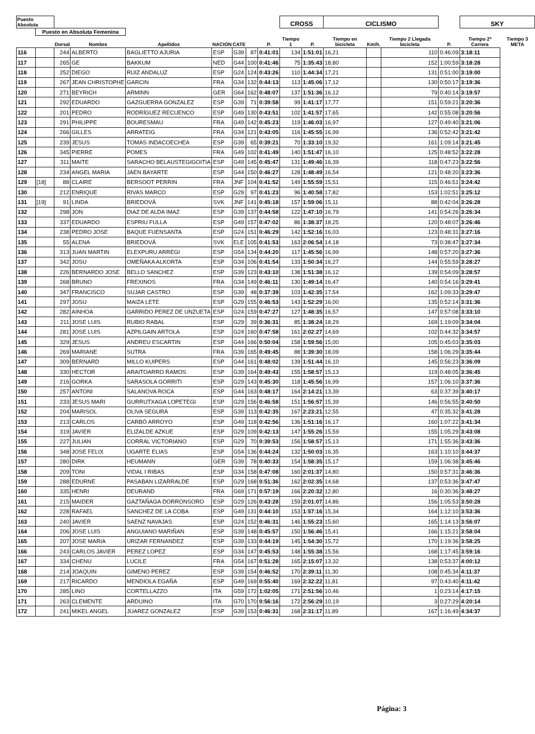| Puesto Absoluta | | | | | | | | | CROSS | | CICLISMO | | | | SKY | |
| --- | --- | --- | --- | --- | --- | --- | --- | --- | --- | --- | --- | --- | --- | --- | --- | --- |
| | Puesto en Absoluta Femenina | | | | | | | | | | | | | | | |
| | | Dorsal | Nombre | Apellidos | NACION | CATE | | P. | Tiempo 1 | P. | Tiempo en bicicleta | Km/h. | Tiempo 2 Llegada bicicleta | P. | Tiempo 2ª Carrera | Tiempo 3 META |
| 116 | | 244 | ALBERTO | BAGLIETTO AJURIA | ESP | G39 | 87 | 0:41:01 | 134 | 1:51:01 | 16,21 | | 110 | 0:46:09 | 3:18:11 | |
| 117 | | 265 | GE | BAKKUM | NED | G44 | 100 | 0:41:46 | 75 | 1:35:43 | 18,80 | | 152 | 1:00:59 | 3:18:28 | |
| 118 | | 252 | DIEGO | RUIZ ANDALUZ | ESP | G24 | 124 | 0:43:26 | 110 | 1:44:34 | 17,21 | | 131 | 0:51:00 | 3:19:00 | |
| 119 | | 267 | JEAN CHRISTOPHE | GARCIN | FRA | G34 | 132 | 0:44:13 | 113 | 1:45:06 | 17,12 | | 130 | 0:50:17 | 3:19:36 | |
| 120 | | 271 | BEYRICH | ARMINN | GER | G64 | 162 | 0:48:07 | 137 | 1:51:36 | 16,12 | | 79 | 0:40:14 | 3:19:57 | |
| 121 | | 292 | EDUARDO | GAZGUERRA GONZALEZ | ESP | G39 | 71 | 0:39:58 | 99 | 1:41:17 | 17,77 | | 151 | 0:59:21 | 3:20:36 | |
| 122 | | 201 | PEDRO | RODRÍGUEZ RECUENCO | ESP | G49 | 130 | 0:43:51 | 102 | 1:41:57 | 17,65 | | 142 | 0:55:08 | 3:20:56 | |
| 123 | | 291 | PHILIPPE | BOURESMAU | FRA | G49 | 142 | 0:45:23 | 119 | 1:46:03 | 16,97 | | 127 | 0:49:40 | 3:21:06 | |
| 124 | | 266 | GILLES | ARRATEIG | FRA | G34 | 121 | 0:43:05 | 116 | 1:45:55 | 16,99 | | 136 | 0:52:42 | 3:21:42 | |
| 125 | | 239 | JESUS | TOMAS INDACOECHEA | ESP | G39 | 65 | 0:39:21 | 70 | 1:33:10 | 19,32 | | 161 | 1:09:14 | 3:21:45 | |
| 126 | | 345 | PIERRE | POMES | FRA | G49 | 102 | 0:41:49 | 140 | 1:51:47 | 16,10 | | 125 | 0:48:52 | 3:22:28 | |
| 127 | | 311 | MAITE | SARACHO BELAUSTEGIGOITIA | ESP | G49 | 145 | 0:45:47 | 131 | 1:49:46 | 16,39 | | 118 | 0:47:23 | 3:22:56 | |
| 128 | | 234 | ANGEL MARIA | JAEN BAYARTE | ESP | G44 | 150 | 0:46:27 | 128 | 1:48:49 | 16,54 | | 121 | 0:48:20 | 3:23:36 | |
| 129 | [18] | 88 | CLAIRE | BERSOOT PERRIN | FRA | JNF | 104 | 0:41:52 | 149 | 1:55:59 | 15,51 | | 115 | 0:46:51 | 3:24:42 | |
| 130 | | 212 | ENRIQUE | RIVAS MARCO | ESP | G29 | 97 | 0:41:23 | 96 | 1:40:58 | 17,82 | | 153 | 1:02:51 | 3:25:12 | |
| 131 | [19] | 91 | LINDA | BRIEDOVÁ | SVK | JNF | 141 | 0:45:18 | 157 | 1:59:06 | 15,11 | | 88 | 0:42:04 | 3:26:28 | |
| 132 | | 298 | JON | DIAZ DE ALDA IMAZ | ESP | G39 | 137 | 0:44:58 | 122 | 1:47:10 | 16,79 | | 141 | 0:54:26 | 3:26:34 | |
| 133 | | 337 | EDUARDO | ESPRIU FULLA | ESP | G49 | 157 | 0:47:02 | 86 | 1:38:37 | 18,25 | | 120 | 0:48:07 | 3:26:46 | |
| 134 | | 238 | PEDRO JOSE | BAQUE FUENSANTA | ESP | G24 | 151 | 0:46:29 | 142 | 1:52:16 | 16,03 | | 123 | 0:48:31 | 3:27:16 | |
| 135 | | 55 | ALENA | BRIEDOVÁ | SVK | ELE | 105 | 0:41:53 | 163 | 2:06:54 | 14,18 | | 73 | 0:38:47 | 3:27:34 | |
| 136 | | 313 | JUAN MARTIN | ELEXPURU ARREGI | ESP | G54 | 134 | 0:44:20 | 117 | 1:45:56 | 16,99 | | 148 | 0:57:20 | 3:27:36 | |
| 137 | | 342 | JOSU | OMEÑAKA ALKORTA | ESP | G34 | 106 | 0:41:54 | 133 | 1:50:34 | 16,27 | | 144 | 0:55:59 | 3:28:27 | |
| 138 | | 226 | BERNARDO JOSE | BELLO SANCHEZ | ESP | G39 | 123 | 0:43:10 | 138 | 1:51:38 | 16,12 | | 139 | 0:54:09 | 3:28:57 | |
| 139 | | 268 | BRUNO | FREXINOS | FRA | G34 | 149 | 0:46:11 | 130 | 1:49:14 | 16,47 | | 140 | 0:54:16 | 3:29:41 | |
| 140 | | 347 | FRANCISCO | SUJAR CASTRO | ESP | G39 | 48 | 0:37:39 | 103 | 1:42:35 | 17,54 | | 162 | 1:09:33 | 3:29:47 | |
| 141 | | 297 | JOSU | MAIZA LETE | ESP | G29 | 155 | 0:46:53 | 143 | 1:52:29 | 16,00 | | 135 | 0:52:14 | 3:31:36 | |
| 142 | | 282 | AINHOA | GARRIDO PEREZ DE UNZUETA | ESP | G24 | 159 | 0:47:27 | 127 | 1:48:35 | 16,57 | | 147 | 0:57:08 | 3:33:10 | |
| 143 | | 211 | JOSE LUIS | RUBIO RABAL | ESP | G29 | 39 | 0:36:31 | 85 | 1:38:24 | 18,29 | | 169 | 1:19:09 | 3:34:04 | |
| 144 | | 281 | JOSE LUIS | AZPILGAIN ARTOLA | ESP | G24 | 160 | 0:47:58 | 161 | 2:02:27 | 14,69 | | 102 | 0:44:32 | 3:34:57 | |
| 145 | | 329 | JESUS | ANDREU ESCARTIN | ESP | G44 | 166 | 0:50:04 | 158 | 1:59:56 | 15,00 | | 105 | 0:45:03 | 3:35:03 | |
| 146 | | 269 | MARIANE | SUTRA | FRA | G39 | 165 | 0:49:45 | 88 | 1:39:30 | 18,09 | | 158 | 1:06:29 | 3:35:44 | |
| 147 | | 309 | BERNARD | MILLO KUIPERS | ESP | G44 | 161 | 0:48:02 | 139 | 1:51:44 | 16,10 | | 145 | 0:56:23 | 3:36:09 | |
| 148 | | 330 | HECTOR | ARAITOARRO RAMOS | ESP | G39 | 164 | 0:49:43 | 155 | 1:58:57 | 15,13 | | 119 | 0:48:05 | 3:36:45 | |
| 149 | | 216 | GORKA | SARASOLA GORRITI | ESP | G29 | 143 | 0:45:30 | 118 | 1:45:56 | 16,99 | | 157 | 1:06:10 | 3:37:36 | |
| 150 | | 257 | ANTONI | SALANOVA ROCA | ESP | G44 | 163 | 0:48:17 | 164 | 2:14:21 | 13,39 | | 63 | 0:37:39 | 3:40:17 | |
| 151 | | 233 | JESUS MARI | GURRUTXAGA LOPETEGI | ESP | G29 | 156 | 0:46:58 | 151 | 1:56:57 | 15,39 | | 146 | 0:56:55 | 3:40:50 | |
| 152 | | 204 | MARISOL | OLIVA SEGURA | ESP | G39 | 113 | 0:42:35 | 167 | 2:23:21 | 12,55 | | 47 | 0:35:32 | 3:41:28 | |
| 153 | | 213 | CARLOS | CARBÓ ARROYO | ESP | G49 | 118 | 0:42:56 | 136 | 1:51:16 | 16,17 | | 160 | 1:07:22 | 3:41:34 | |
| 154 | | 319 | JAVIER | ELIZALDE AZKUE | ESP | G29 | 109 | 0:42:13 | 147 | 1:55:26 | 15,59 | | 155 | 1:05:29 | 3:43:08 | |
| 155 | | 227 | JULIAN | CORRAL VICTORIANO | ESP | G29 | 70 | 0:39:53 | 156 | 1:58:57 | 15,13 | | 171 | 1:55:36 | 3:43:36 | |
| 156 | | 348 | JOSE FELIX | UGARTE ELIAS | ESP | G54 | 136 | 0:44:24 | 132 | 1:50:03 | 16,35 | | 163 | 1:10:10 | 3:44:37 | |
| 157 | | 280 | DIRK | HEUMANN | GER | G39 | 78 | 0:40:33 | 154 | 1:58:35 | 15,17 | | 159 | 1:06:38 | 3:45:46 | |
| 158 | | 209 | TONI | VIDAL I RIBAS | ESP | G34 | 158 | 0:47:08 | 160 | 2:01:37 | 14,80 | | 150 | 0:57:31 | 3:46:36 | |
| 159 | | 288 | EDURNE | PASABAN LIZARRALDE | ESP | G29 | 168 | 0:51:36 | 162 | 2:02:35 | 14,68 | | 137 | 0:53:36 | 3:47:47 | |
| 160 | | 335 | HENRI | DEURAND | FRA | G69 | 171 | 0:57:19 | 166 | 2:20:32 | 12,80 | | 16 | 0:30:36 | 3:48:27 | |
| 161 | | 215 | MAIDER | GAZTAÑAGA DORRONSORO | ESP | G29 | 126 | 0:43:28 | 159 | 2:01:07 | 14,86 | | 156 | 1:05:53 | 3:50:28 | |
| 162 | | 228 | RAFAEL | SANCHEZ DE LA COBA | ESP | G49 | 131 | 0:44:10 | 153 | 1:57:16 | 15,34 | | 164 | 1:12:10 | 3:53:36 | |
| 163 | | 240 | JAVIER | SAENZ NAVAJAS | ESP | G24 | 152 | 0:46:31 | 146 | 1:55:23 | 15,60 | | 165 | 1:14:13 | 3:56:07 | |
| 164 | | 206 | JOSE LUIS | ANGUIANO MARIÑAN | ESP | G39 | 148 | 0:45:57 | 150 | 1:56:46 | 15,41 | | 166 | 1:15:21 | 3:58:04 | |
| 165 | | 207 | JOSE MARIA | URIZAR FERNANDEZ | ESP | G39 | 133 | 0:44:19 | 145 | 1:54:30 | 15,72 | | 170 | 1:19:36 | 3:58:25 | |
| 166 | | 243 | CARLOS JAVIER | PEREZ LOPEZ | ESP | G34 | 147 | 0:45:53 | 148 | 1:55:38 | 15,56 | | 168 | 1:17:45 | 3:59:16 | |
| 167 | | 334 | CHENU | LUCILE | FRA | G54 | 167 | 0:51:28 | 165 | 2:15:07 | 13,32 | | 138 | 0:53:37 | 4:00:12 | |
| 168 | | 214 | JOAQUIN | GIMENO PEREZ | ESP | G39 | 154 | 0:46:52 | 170 | 2:39:11 | 11,30 | | 108 | 0:45:34 | 4:11:37 | |
| 169 | | 217 | RICARDO | MENDIOLA EGAÑA | ESP | G49 | 169 | 0:55:40 | 169 | 2:32:22 | 11,81 | | 97 | 0:43:40 | 4:11:42 | |
| 170 | | 285 | LINO | CORTELLAZZO | ITA | G59 | 172 | 1:02:05 | 171 | 2:51:56 | 10,46 | | 1 | 0:23:14 | 4:17:15 | |
| 171 | | 263 | CLEMENTE | ARDUINO | ITA | G70 | 170 | 0:56:16 | 172 | 2:56:29 | 10,19 | | 3 | 0:27:29 | 4:20:14 | |
| 172 | | 241 | MIKEL ANGEL | JUAREZ GONZALEZ | ESP | G39 | 153 | 0:46:31 | 168 | 2:31:17 | 11,89 | | 167 | 1:16:49 | 4:34:37 | |
Página: 3